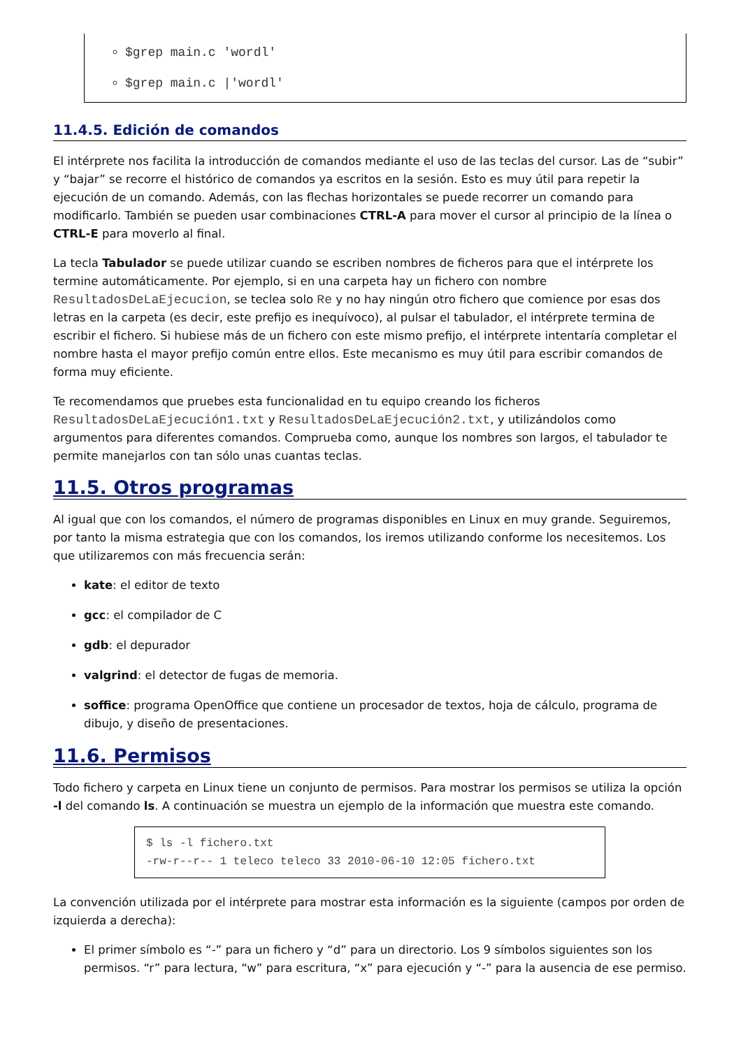$grep main.c 'wordl'
$grep main.c |'wordl'
11.4.5. Edición de comandos
El intérprete nos facilita la introducción de comandos mediante el uso de las teclas del cursor. Las de “subir” y “bajar” se recorre el histórico de comandos ya escritos en la sesión. Esto es muy útil para repetir la ejecución de un comando. Además, con las flechas horizontales se puede recorrer un comando para modificarlo. También se pueden usar combinaciones CTRL-A para mover el cursor al principio de la línea o CTRL-E para moverlo al final.
La tecla Tabulador se puede utilizar cuando se escriben nombres de ficheros para que el intérprete los termine automáticamente. Por ejemplo, si en una carpeta hay un fichero con nombre ResultadosDeLaEjecucion, se teclea solo Re y no hay ningún otro fichero que comience por esas dos letras en la carpeta (es decir, este prefijo es inequívoco), al pulsar el tabulador, el intérprete termina de escribir el fichero. Si hubiese más de un fichero con este mismo prefijo, el intérprete intentaría completar el nombre hasta el mayor prefijo común entre ellos. Este mecanismo es muy útil para escribir comandos de forma muy eficiente.
Te recomendamos que pruebes esta funcionalidad en tu equipo creando los ficheros ResultadosDeLaEjecución1.txt y ResultadosDeLaEjecución2.txt, y utilizándolos como argumentos para diferentes comandos. Comprueba como, aunque los nombres son largos, el tabulador te permite manejarlos con tan sólo unas cuantas teclas.
11.5. Otros programas
Al igual que con los comandos, el número de programas disponibles en Linux en muy grande. Seguiremos, por tanto la misma estrategia que con los comandos, los iremos utilizando conforme los necesitemos. Los que utilizaremos con más frecuencia serán:
kate: el editor de texto
gcc: el compilador de C
gdb: el depurador
valgrind: el detector de fugas de memoria.
soffice: programa OpenOffice que contiene un procesador de textos, hoja de cálculo, programa de dibujo, y diseño de presentaciones.
11.6. Permisos
Todo fichero y carpeta en Linux tiene un conjunto de permisos. Para mostrar los permisos se utiliza la opción -l del comando ls. A continuación se muestra un ejemplo de la información que muestra este comando.
$ ls -l fichero.txt
-rw-r--r-- 1 teleco teleco 33 2010-06-10 12:05 fichero.txt
La convención utilizada por el intérprete para mostrar esta información es la siguiente (campos por orden de izquierda a derecha):
El primer símbolo es “-” para un fichero y “d” para un directorio. Los 9 símbolos siguientes son los permisos. “r” para lectura, “w” para escritura, “x” para ejecución y “-” para la ausencia de ese permiso.